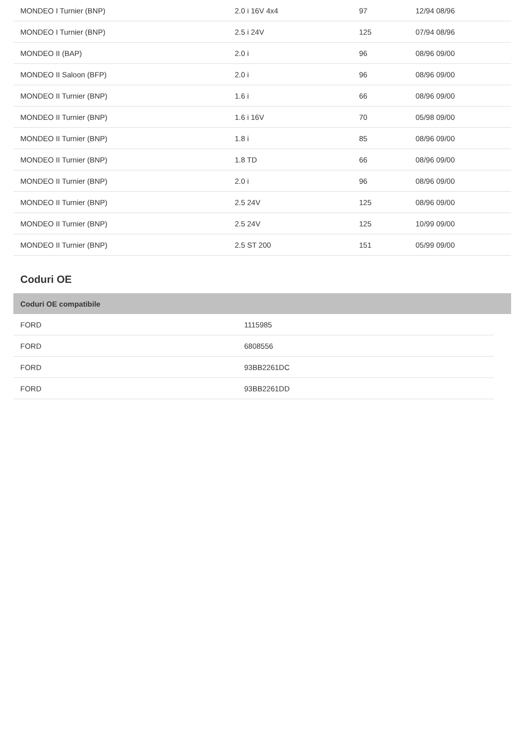| MONDEO I Turnier (BNP) | 2.0 i 16V 4x4 | 97 | 12/94 08/96 |
| MONDEO I Turnier (BNP) | 2.5 i 24V | 125 | 07/94 08/96 |
| MONDEO II (BAP) | 2.0 i | 96 | 08/96 09/00 |
| MONDEO II Saloon (BFP) | 2.0 i | 96 | 08/96 09/00 |
| MONDEO II Turnier (BNP) | 1.6 i | 66 | 08/96 09/00 |
| MONDEO II Turnier (BNP) | 1.6 i 16V | 70 | 05/98 09/00 |
| MONDEO II Turnier (BNP) | 1.8 i | 85 | 08/96 09/00 |
| MONDEO II Turnier (BNP) | 1.8 TD | 66 | 08/96 09/00 |
| MONDEO II Turnier (BNP) | 2.0 i | 96 | 08/96 09/00 |
| MONDEO II Turnier (BNP) | 2.5 24V | 125 | 08/96 09/00 |
| MONDEO II Turnier (BNP) | 2.5 24V | 125 | 10/99 09/00 |
| MONDEO II Turnier (BNP) | 2.5 ST 200 | 151 | 05/99 09/00 |
Coduri OE
| Coduri OE compatibile |
| --- |
| FORD | 1115985 |
| FORD | 6808556 |
| FORD | 93BB2261DC |
| FORD | 93BB2261DD |